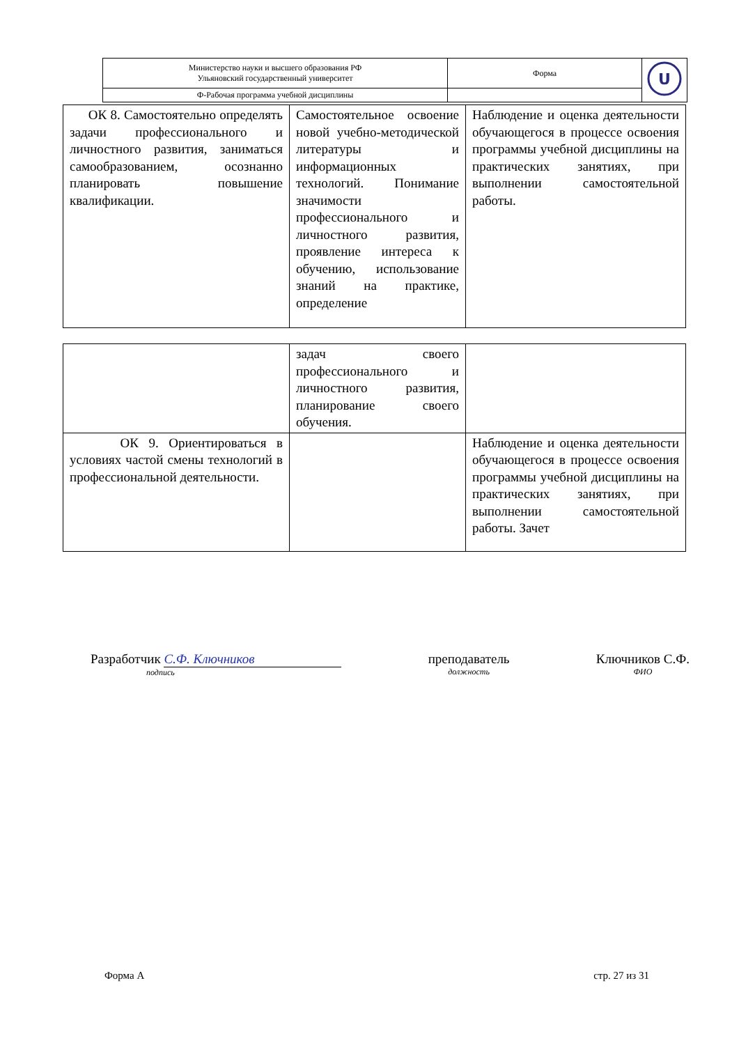| Министерство науки и высшего образования РФ Ульяновский государственный университет | Форма | U |
| Ф-Рабочая программа учебной дисциплины | | |
| ОК 8. Самостоятельно определять задачи профессионального и личностного развития, заниматься самообразованием, осознанно планировать повышение квалификации. | Самостоятельное освоение новой учебно-методической литературы и информационных технологий. Понимание значимости профессионального и личностного развития, проявление интереса к обучению, использование знаний на практике, определение | Наблюдение и оценка деятельности обучающегося в процессе освоения программы учебной дисциплины на практических занятиях, при выполнении самостоятельной работы. |
| | задач своего профессионального и личностного развития, планирование своего обучения. | |
| ОК 9. Ориентироваться в условиях частой смены технологий в профессиональной деятельности. | | Наблюдение и оценка деятельности обучающегося в процессе освоения программы учебной дисциплины на практических занятиях, при выполнении самостоятельной работы. Зачет |
Разработчик С.Ф. Ключников
подпись
преподаватель
должность
Ключников С.Ф.
ФИО
Форма А стр. 27 из 31